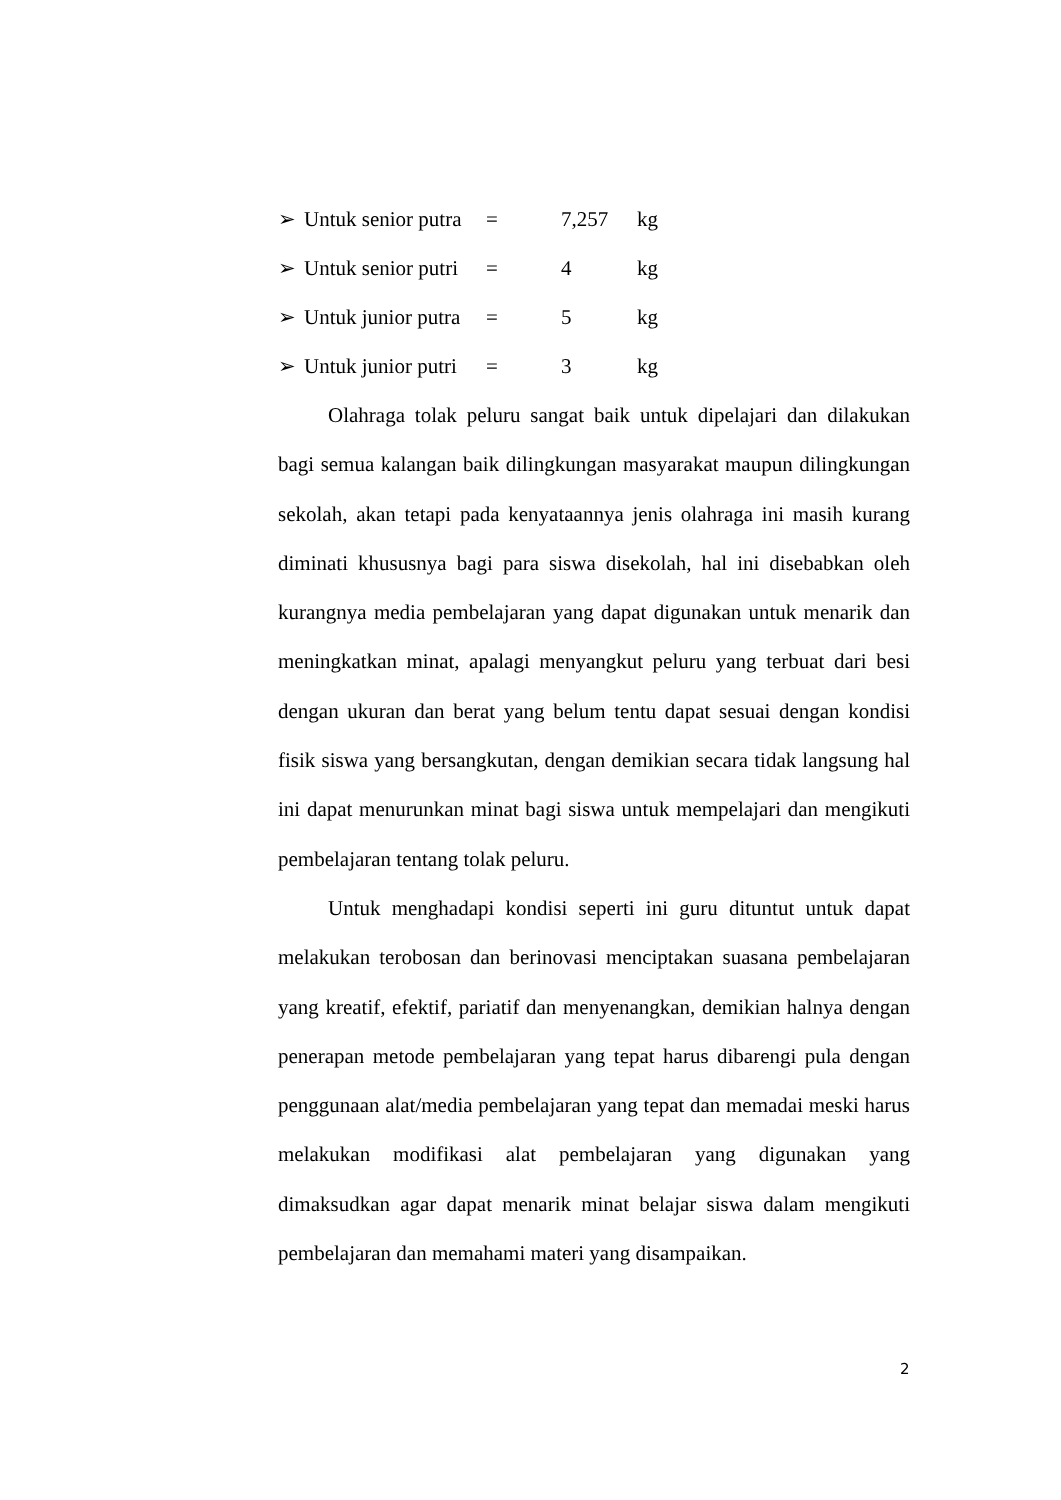➢ Untuk senior putra = 7,257 kg
➢ Untuk senior putri = 4 kg
➢ Untuk junior putra = 5 kg
➢ Untuk junior putri = 3 kg
Olahraga tolak peluru sangat baik untuk dipelajari dan dilakukan bagi semua kalangan baik dilingkungan masyarakat maupun dilingkungan sekolah, akan tetapi pada kenyataannya jenis olahraga ini masih kurang diminati khususnya bagi para siswa disekolah, hal ini disebabkan oleh kurangnya media pembelajaran yang dapat digunakan untuk menarik dan meningkatkan minat, apalagi menyangkut peluru yang terbuat dari besi dengan ukuran dan berat yang belum tentu dapat sesuai dengan kondisi fisik siswa yang bersangkutan, dengan demikian secara tidak langsung hal ini dapat menurunkan minat bagi siswa untuk mempelajari dan mengikuti pembelajaran tentang tolak peluru.
Untuk menghadapi kondisi seperti ini guru dituntut untuk dapat melakukan terobosan dan berinovasi menciptakan suasana pembelajaran yang kreatif, efektif, pariatif dan menyenangkan, demikian halnya dengan penerapan metode pembelajaran yang tepat harus dibarengi pula dengan penggunaan alat/media pembelajaran yang tepat dan memadai meski harus melakukan modifikasi alat pembelajaran yang digunakan yang dimaksudkan agar dapat menarik minat belajar siswa dalam mengikuti pembelajaran dan memahami materi yang disampaikan.
2